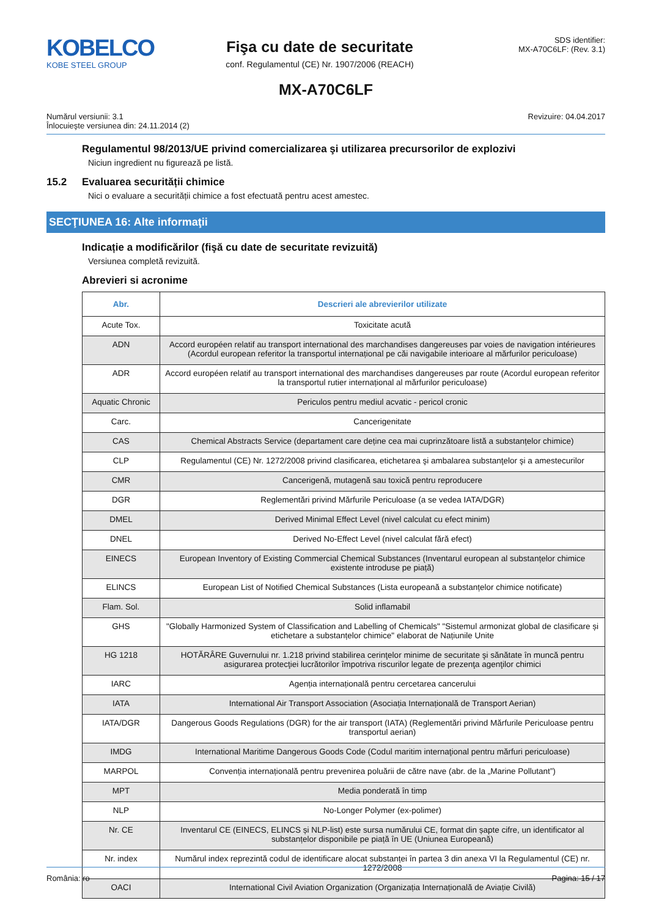KOBELCO
KOBE STEEL GROUP
Fişa cu date de securitate
conf. Regulamentul (CE) Nr. 1907/2006 (REACH)
SDS identifier:
MX-A70C6LF: (Rev. 3.1)
MX-A70C6LF
Numărul versiunii: 3.1
Înlocuieşte versiunea din: 24.11.2014 (2)
Revizuire: 04.04.2017
Regulamentul 98/2013/UE privind comercializarea şi utilizarea precursorilor de explozivi
Niciun ingredient nu figurează pe listă.
15.2 Evaluarea securității chimice
Nici o evaluare a securității chimice a fost efectuată pentru acest amestec.
SECŢIUNEA 16: Alte informaţii
Indicație a modificărilor (fişă cu date de securitate revizuită)
Versiunea completă revizuită.
Abrevieri si acronime
| Abr. | Descrieri ale abrevierilor utilizate |
| --- | --- |
| Acute Tox. | Toxicitate acută |
| ADN | Accord européen relatif au transport international des marchandises dangereuses par voies de navigation intérieures (Acordul european referitor la transportul internațional pe căi navigabile interioare al mărfurilor periculoase) |
| ADR | Accord européen relatif au transport international des marchandises dangereuses par route (Acordul european referitor la transportul rutier internațional al mărfurilor periculoase) |
| Aquatic Chronic | Periculos pentru mediul acvatic - pericol cronic |
| Carc. | Cancerigenitate |
| CAS | Chemical Abstracts Service (departament care deține cea mai cuprinzătoare listă a substanțelor chimice) |
| CLP | Regulamentul (CE) Nr. 1272/2008 privind clasificarea, etichetarea şi ambalarea substanţelor şi a amestecurilor |
| CMR | Cancerigenă, mutagenă sau toxică pentru reproducere |
| DGR | Reglementări privind Mărfurile Periculoase (a se vedea IATA/DGR) |
| DMEL | Derived Minimal Effect Level (nivel calculat cu efect minim) |
| DNEL | Derived No-Effect Level (nivel calculat fără efect) |
| EINECS | European Inventory of Existing Commercial Chemical Substances (Inventarul european al substanțelor chimice existente introduse pe piață) |
| ELINCS | European List of Notified Chemical Substances (Lista europeană a substanțelor chimice notificate) |
| Flam. Sol. | Solid inflamabil |
| GHS | "Globally Harmonized System of Classification and Labelling of Chemicals" "Sistemul armonizat global de clasificare și etichetare a substanțelor chimice" elaborat de Națiunile Unite |
| HG 1218 | HOTĂRÂRE Guvernului nr. 1.218 privind stabilirea cerinţelor minime de securitate şi sănătate în muncă pentru asigurarea protecţiei lucrătorilor împotriva riscurilor legate de prezenţa agenţilor chimici |
| IARC | Agenția internațională pentru cercetarea cancerului |
| IATA | International Air Transport Association (Asociația Internațională de Transport Aerian) |
| IATA/DGR | Dangerous Goods Regulations (DGR) for the air transport (IATA) (Reglementări privind Mărfurile Periculoase pentru transportul aerian) |
| IMDG | International Maritime Dangerous Goods Code (Codul maritim internaţional pentru mărfuri periculoase) |
| MARPOL | Convenția internațională pentru prevenirea poluării de către nave (abr. de la „Marine Pollutant”) |
| MPT | Media ponderată în timp |
| NLP | No-Longer Polymer (ex-polimer) |
| Nr. CE | Inventarul CE (EINECS, ELINCS și NLP-list) este sursa numărului CE, format din șapte cifre, un identificator al substanțelor disponibile pe piață în UE (Uniunea Europeană) |
| Nr. index | Numărul index reprezintă codul de identificare alocat substanței în partea 3 din anexa VI la Regulamentul (CE) nr. 1272/2008 |
| OACI | International Civil Aviation Organization (Organizația Internațională de Aviație Civilă) |
România: ro Pagina: 15 / 17